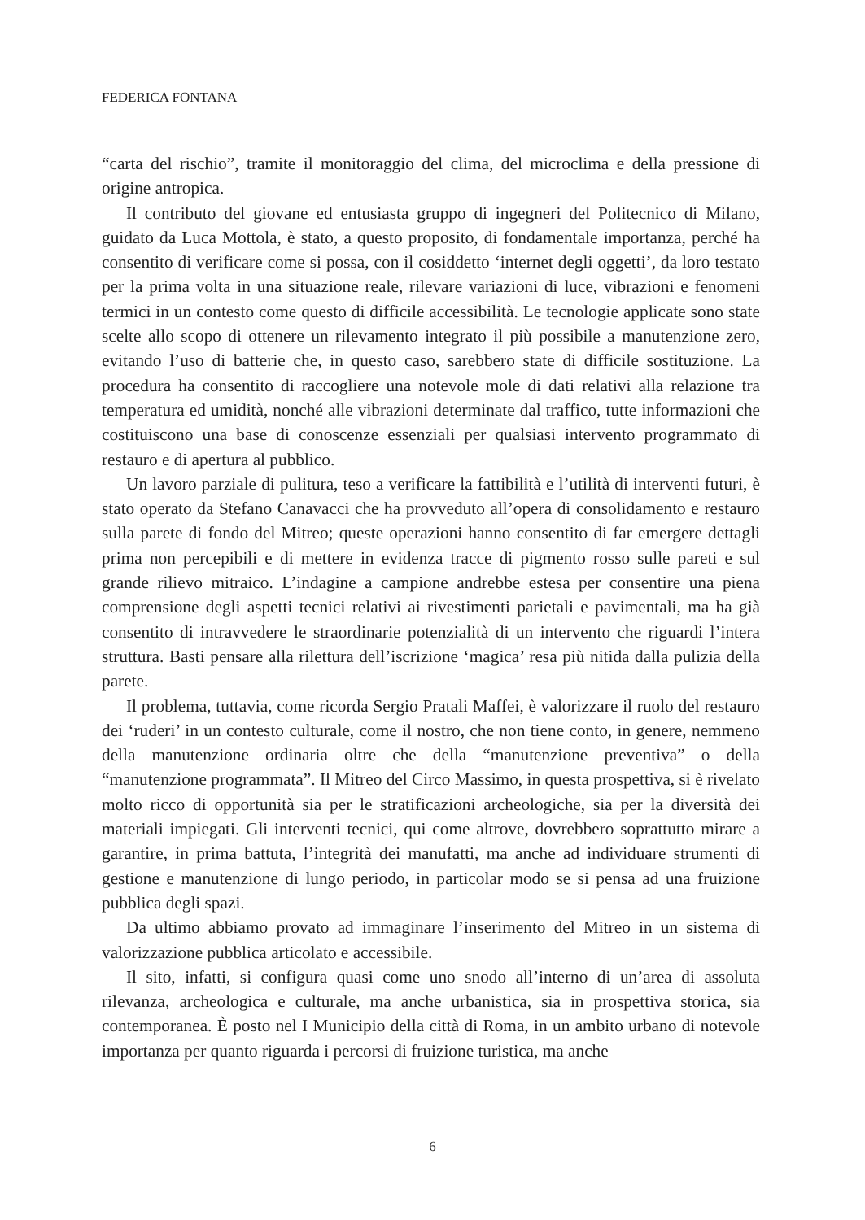FEDERICA FONTANA
“carta del rischio”, tramite il monitoraggio del clima, del microclima e della pressione di origine antropica.
Il contributo del giovane ed entusiasta gruppo di ingegneri del Politecnico di Milano, guidato da Luca Mottola, è stato, a questo proposito, di fondamentale importanza, perché ha consentito di verificare come si possa, con il cosiddetto ‘internet degli oggetti’, da loro testato per la prima volta in una situazione reale, rilevare variazioni di luce, vibrazioni e fenomeni termici in un contesto come questo di difficile accessibilità. Le tecnologie applicate sono state scelte allo scopo di ottenere un rilevamento integrato il più possibile a manutenzione zero, evitando l’uso di batterie che, in questo caso, sarebbero state di difficile sostituzione. La procedura ha consentito di raccogliere una notevole mole di dati relativi alla relazione tra temperatura ed umidità, nonché alle vibrazioni determinate dal traffico, tutte informazioni che costituiscono una base di conoscenze essenziali per qualsiasi intervento programmato di restauro e di apertura al pubblico.
Un lavoro parziale di pulitura, teso a verificare la fattibilità e l’utilità di interventi futuri, è stato operato da Stefano Canavacci che ha provveduto all’opera di consolidamento e restauro sulla parete di fondo del Mitreo; queste operazioni hanno consentito di far emergere dettagli prima non percepibili e di mettere in evidenza tracce di pigmento rosso sulle pareti e sul grande rilievo mitraico. L’indagine a campione andrebbe estesa per consentire una piena comprensione degli aspetti tecnici relativi ai rivestimenti parietali e pavimentali, ma ha già consentito di intravvedere le straordinarie potenzialità di un intervento che riguardi l’intera struttura. Basti pensare alla rilettura dell’iscrizione ‘magica’ resa più nitida dalla pulizia della parete.
Il problema, tuttavia, come ricorda Sergio Pratali Maffei, è valorizzare il ruolo del restauro dei ‘ruderi’ in un contesto culturale, come il nostro, che non tiene conto, in genere, nemmeno della manutenzione ordinaria oltre che della “manutenzione preventiva” o della “manutenzione programmata”. Il Mitreo del Circo Massimo, in questa prospettiva, si è rivelato molto ricco di opportunità sia per le stratificazioni archeologiche, sia per la diversità dei materiali impiegati. Gli interventi tecnici, qui come altrove, dovrebbero soprattutto mirare a garantire, in prima battuta, l’integrità dei manufatti, ma anche ad individuare strumenti di gestione e manutenzione di lungo periodo, in particolar modo se si pensa ad una fruizione pubblica degli spazi.
Da ultimo abbiamo provato ad immaginare l’inserimento del Mitreo in un sistema di valorizzazione pubblica articolato e accessibile.
Il sito, infatti, si configura quasi come uno snodo all’interno di un’area di assoluta rilevanza, archeologica e culturale, ma anche urbanistica, sia in prospettiva storica, sia contemporanea. È posto nel I Municipio della città di Roma, in un ambito urbano di notevole importanza per quanto riguarda i percorsi di fruizione turistica, ma anche
6